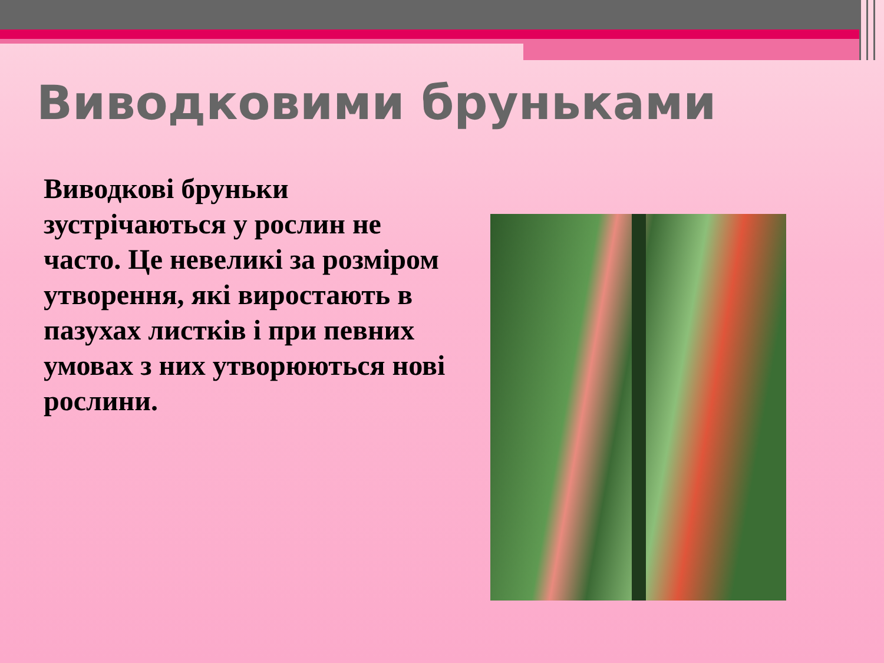Виводковими бруньками
Виводкові бруньки зустрічаються у рослин не часто. Це невеликі за розміром утворення, які виростають в пазухах листків і при певних умовах з них утворюються нові рослини.